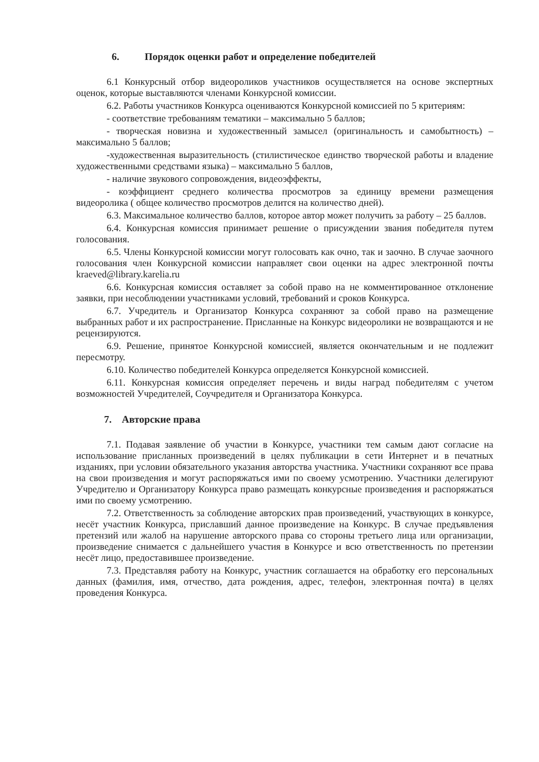6. Порядок оценки работ и определение победителей
6.1 Конкурсный отбор видеороликов участников осуществляется на основе экспертных оценок, которые выставляются членами Конкурсной комиссии.
6.2. Работы участников Конкурса оцениваются Конкурсной комиссией по 5 критериям:
- соответствие требованиям тематики – максимально 5 баллов;
- творческая новизна и художественный замысел (оригинальность и самобытность) – максимально 5 баллов;
-художественная выразительность (стилистическое единство творческой работы и владение художественными средствами языка) – максимально 5 баллов,
- наличие звукового сопровождения, видеоэффекты,
- коэффициент среднего количества просмотров за единицу времени размещения видеоролика ( общее количество просмотров делится на количество дней).
6.3. Максимальное количество баллов, которое автор может получить за работу – 25 баллов.
6.4. Конкурсная комиссия принимает решение о присуждении звания победителя путем голосования.
6.5. Члены Конкурсной комиссии могут голосовать как очно, так и заочно. В случае заочного голосования член Конкурсной комиссии направляет свои оценки на адрес электронной почты kraeved@library.karelia.ru
6.6. Конкурсная комиссия оставляет за собой право на не комментированное отклонение заявки, при несоблюдении участниками условий, требований и сроков Конкурса.
6.7. Учредитель и Организатор Конкурса сохраняют за собой право на размещение выбранных работ и их распространение. Присланные на Конкурс видеоролики не возвращаются и не рецензируются.
6.9. Решение, принятое Конкурсной комиссией, является окончательным и не подлежит пересмотру.
6.10. Количество победителей Конкурса определяется Конкурсной комиссией.
6.11. Конкурсная комиссия определяет перечень и виды наград победителям с учетом возможностей Учредителей, Соучредителя и Организатора Конкурса.
7. Авторские права
7.1. Подавая заявление об участии в Конкурсе, участники тем самым дают согласие на использование присланных произведений в целях публикации в сети Интернет и в печатных изданиях, при условии обязательного указания авторства участника. Участники сохраняют все права на свои произведения и могут распоряжаться ими по своему усмотрению. Участники делегируют Учредителю и Организатору Конкурса право размещать конкурсные произведения и распоряжаться ими по своему усмотрению.
7.2. Ответственность за соблюдение авторских прав произведений, участвующих в конкурсе, несёт участник Конкурса, приславший данное произведение на Конкурс. В случае предъявления претензий или жалоб на нарушение авторского права со стороны третьего лица или организации, произведение снимается с дальнейшего участия в Конкурсе и всю ответственность по претензии несёт лицо, предоставившее произведение.
7.3. Представляя работу на Конкурс, участник соглашается на обработку его персональных данных (фамилия, имя, отчество, дата рождения, адрес, телефон, электронная почта) в целях проведения Конкурса.